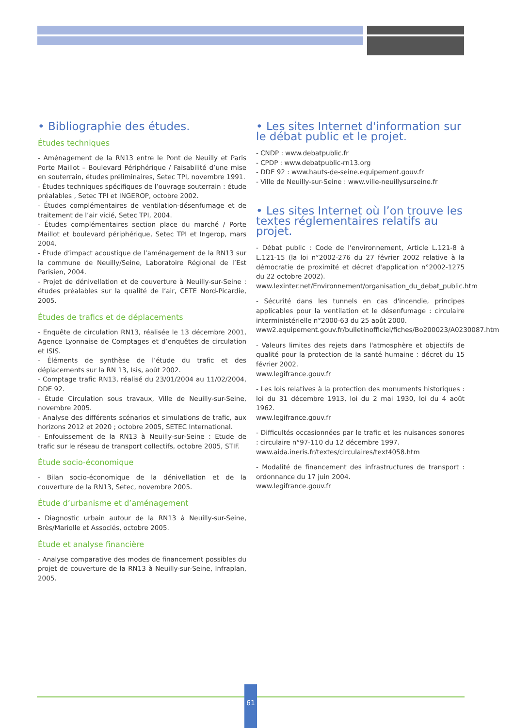• Bibliographie des études.
Études techniques
- Aménagement de la RN13 entre le Pont de Neuilly et Paris Porte Maillot – Boulevard Périphérique / Faisabilité d’une mise en souterrain, études préliminaires, Setec TPI, novembre 1991.
- Études techniques spécifiques de l’ouvrage souterrain : étude préalables , Setec TPI et INGEROP, octobre 2002.
- Études complémentaires de ventilation-désenfumage et de traitement de l’air vicié, Setec TPI, 2004.
- Études complémentaires section place du marché / Porte Maillot et boulevard périphérique, Setec TPI et Ingerop, mars 2004.
- Étude d’impact acoustique de l’aménagement de la RN13 sur la commune de Neuilly/Seine, Laboratoire Régional de l’Est Parisien, 2004.
- Projet de dénivellation et de couverture à Neuilly-sur-Seine : études préalables sur la qualité de l’air, CETE Nord-Picardie, 2005.
Études de trafics et de déplacements
- Enquête de circulation RN13, réalisée le 13 décembre 2001, Agence Lyonnaise de Comptages et d’enquêtes de circulation et ISIS.
- Éléments de synthèse de l’étude du trafic et des déplacements sur la RN 13, Isis, août 2002.
- Comptage trafic RN13, réalisé du 23/01/2004 au 11/02/2004, DDE 92.
- Étude Circulation sous travaux, Ville de Neuilly-sur-Seine, novembre 2005.
- Analyse des différents scénarios et simulations de trafic, aux horizons 2012 et 2020 ; octobre 2005, SETEC International.
- Enfouissement de la RN13 à Neuilly-sur-Seine : Etude de trafic sur le réseau de transport collectifs, octobre 2005, STIF.
Étude socio-économique
- Bilan socio-économique de la dénivellation et de la couverture de la RN13, Setec, novembre 2005.
Étude d’urbanisme et d’aménagement
- Diagnostic urbain autour de la RN13 à Neuilly-sur-Seine, Brès/Mariolle et Associés, octobre 2005.
Étude et analyse financière
- Analyse comparative des modes de financement possibles du projet de couverture de la RN13 à Neuilly-sur-Seine, Infraplan, 2005.
• Les sites Internet d'information sur le débat public et le projet.
- CNDP : www.debatpublic.fr
- CPDP : www.debatpublic-rn13.org
- DDE 92 : www.hauts-de-seine.equipement.gouv.fr
- Ville de Neuilly-sur-Seine : www.ville-neuillysurseine.fr
• Les sites Internet où l’on trouve les textes réglementaires relatifs au projet.
- Débat public : Code de l'environnement, Article L.121-8 à L.121-15 (la loi n°2002-276 du 27 février 2002 relative à la démocratie de proximité et décret d'application n°2002-1275 du 22 octobre 2002).
www.lexinter.net/Environnement/organisation_du_debat_public.htm
- Sécurité dans les tunnels en cas d'incendie, principes applicables pour la ventilation et le désenfumage : circulaire interministérielle n°2000-63 du 25 août 2000.
www2.equipement.gouv.fr/bulletinofficiel/fiches/Bo200023/A0230087.htm
- Valeurs limites des rejets dans l'atmosphère et objectifs de qualité pour la protection de la santé humaine : décret du 15 février 2002.
www.legifrance.gouv.fr
- Les lois relatives à la protection des monuments historiques : loi du 31 décembre 1913, loi du 2 mai 1930, loi du 4 août 1962.
www.legifrance.gouv.fr
- Difficultés occasionnées par le trafic et les nuisances sonores : circulaire n°97-110 du 12 décembre 1997.
www.aida.ineris.fr/textes/circulaires/text4058.htm
- Modalité de financement des infrastructures de transport : ordonnance du 17 juin 2004.
www.legifrance.gouv.fr
61